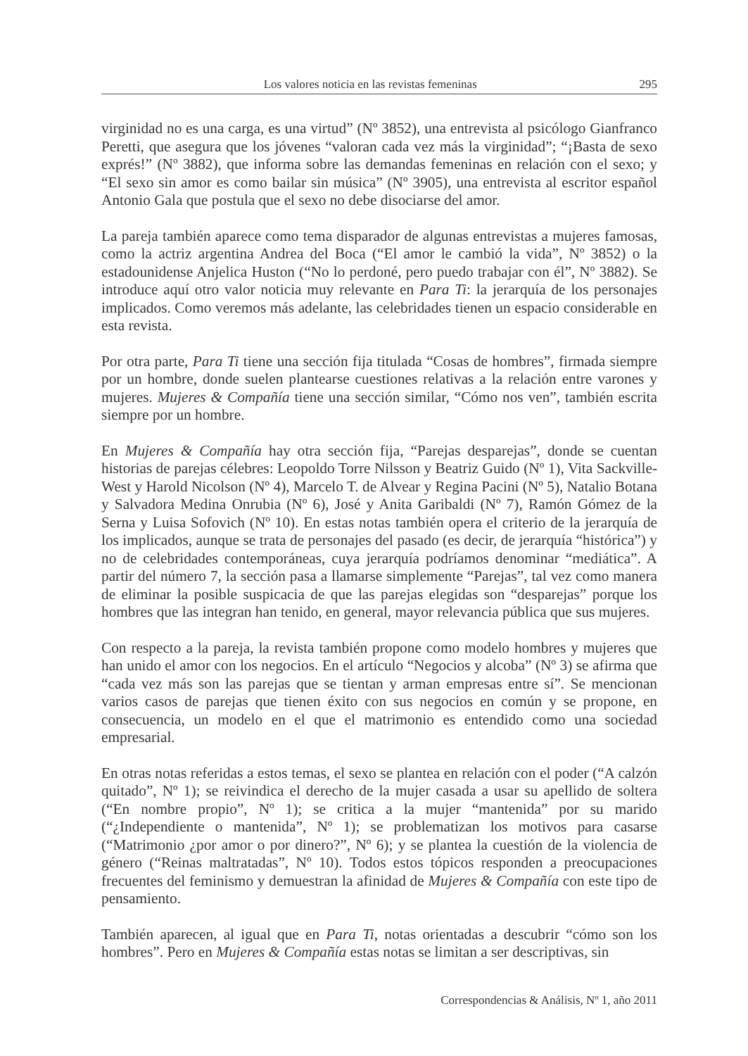Los valores noticia en las revistas femeninas 295
virginidad no es una carga, es una virtud” (Nº 3852), una entrevista al psicólogo Gianfranco Peretti, que asegura que los jóvenes “valoran cada vez más la virginidad”; “¡Basta de sexo exprés!” (Nº 3882), que informa sobre las demandas femeninas en relación con el sexo; y “El sexo sin amor es como bailar sin música” (Nº 3905), una entrevista al escritor español Antonio Gala que postula que el sexo no debe disociarse del amor.
La pareja también aparece como tema disparador de algunas entrevistas a mujeres famosas, como la actriz argentina Andrea del Boca (“El amor le cambió la vida”, Nº 3852) o la estadounidense Anjelica Huston (“No lo perdoné, pero puedo trabajar con él”, Nº 3882). Se introduce aquí otro valor noticia muy relevante en Para Ti: la jerarquía de los personajes implicados. Como veremos más adelante, las celebridades tienen un espacio considerable en esta revista.
Por otra parte, Para Ti tiene una sección fija titulada “Cosas de hombres”, firmada siempre por un hombre, donde suelen plantearse cuestiones relativas a la relación entre varones y mujeres. Mujeres & Compañía tiene una sección similar, “Cómo nos ven”, también escrita siempre por un hombre.
En Mujeres & Compañía hay otra sección fija, “Parejas desparejas”, donde se cuentan historias de parejas célebres: Leopoldo Torre Nilsson y Beatriz Guido (Nº 1), Vita Sackville-West y Harold Nicolson (Nº 4), Marcelo T. de Alvear y Regina Pacini (Nº 5), Natalio Botana y Salvadora Medina Onrubia (Nº 6), José y Anita Garibaldi (Nº 7), Ramón Gómez de la Serna y Luisa Sofovich (Nº 10). En estas notas también opera el criterio de la jerarquía de los implicados, aunque se trata de personajes del pasado (es decir, de jerarquía “histórica”) y no de celebridades contemporáneas, cuya jerarquía podríamos denominar “mediática”. A partir del número 7, la sección pasa a llamarse simplemente “Parejas”, tal vez como manera de eliminar la posible suspicacia de que las parejas elegidas son “desparejas” porque los hombres que las integran han tenido, en general, mayor relevancia pública que sus mujeres.
Con respecto a la pareja, la revista también propone como modelo hombres y mujeres que han unido el amor con los negocios. En el artículo “Negocios y alcoba” (Nº 3) se afirma que “cada vez más son las parejas que se tientan y arman empresas entre sí”. Se mencionan varios casos de parejas que tienen éxito con sus negocios en común y se propone, en consecuencia, un modelo en el que el matrimonio es entendido como una sociedad empresarial.
En otras notas referidas a estos temas, el sexo se plantea en relación con el poder (“A calzón quitado”, Nº 1); se reivindica el derecho de la mujer casada a usar su apellido de soltera (“En nombre propio”, Nº 1); se critica a la mujer “mantenida” por su marido (“¿Independiente o mantenida”, Nº 1); se problematizan los motivos para casarse (“Matrimonio ¿por amor o por dinero?”, Nº 6); y se plantea la cuestión de la violencia de género (“Reinas maltratadas”, Nº 10). Todos estos tópicos responden a preocupaciones frecuentes del feminismo y demuestran la afinidad de Mujeres & Compañía con este tipo de pensamiento.
También aparecen, al igual que en Para Ti, notas orientadas a descubrir “cómo son los hombres”. Pero en Mujeres & Compañía estas notas se limitan a ser descriptivas, sin
Correspondencias & Análisis, Nº 1, año 2011